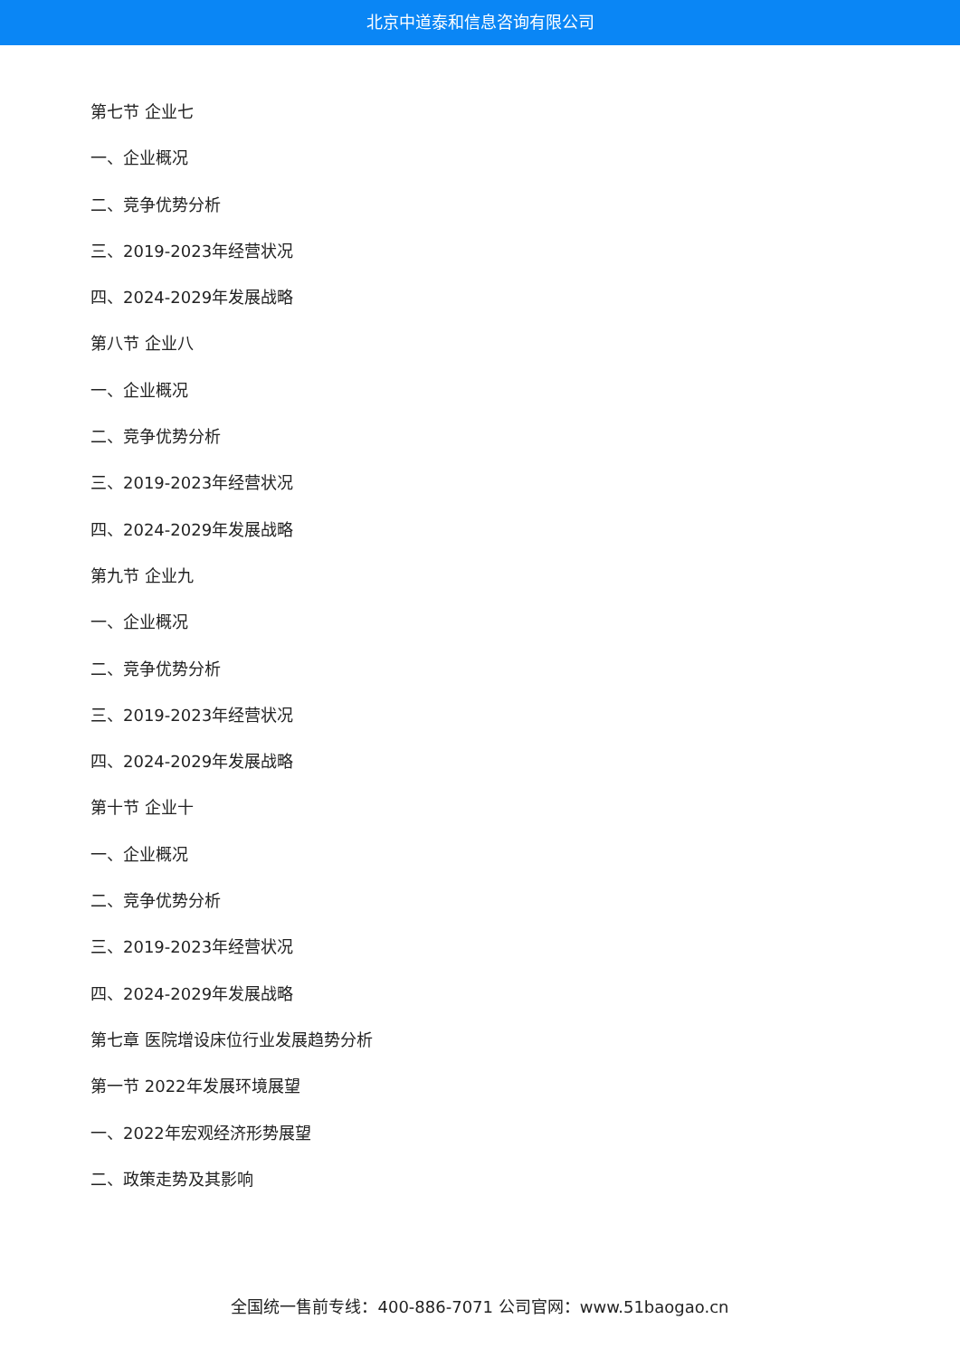北京中道泰和信息咨询有限公司
第七节 企业七
一、企业概况
二、竞争优势分析
三、2019-2023年经营状况
四、2024-2029年发展战略
第八节 企业八
一、企业概况
二、竞争优势分析
三、2019-2023年经营状况
四、2024-2029年发展战略
第九节 企业九
一、企业概况
二、竞争优势分析
三、2019-2023年经营状况
四、2024-2029年发展战略
第十节 企业十
一、企业概况
二、竞争优势分析
三、2019-2023年经营状况
四、2024-2029年发展战略
第七章 医院增设床位行业发展趋势分析
第一节 2022年发展环境展望
一、2022年宏观经济形势展望
二、政策走势及其影响
全国统一售前专线：400-886-7071 公司官网：www.51baogao.cn